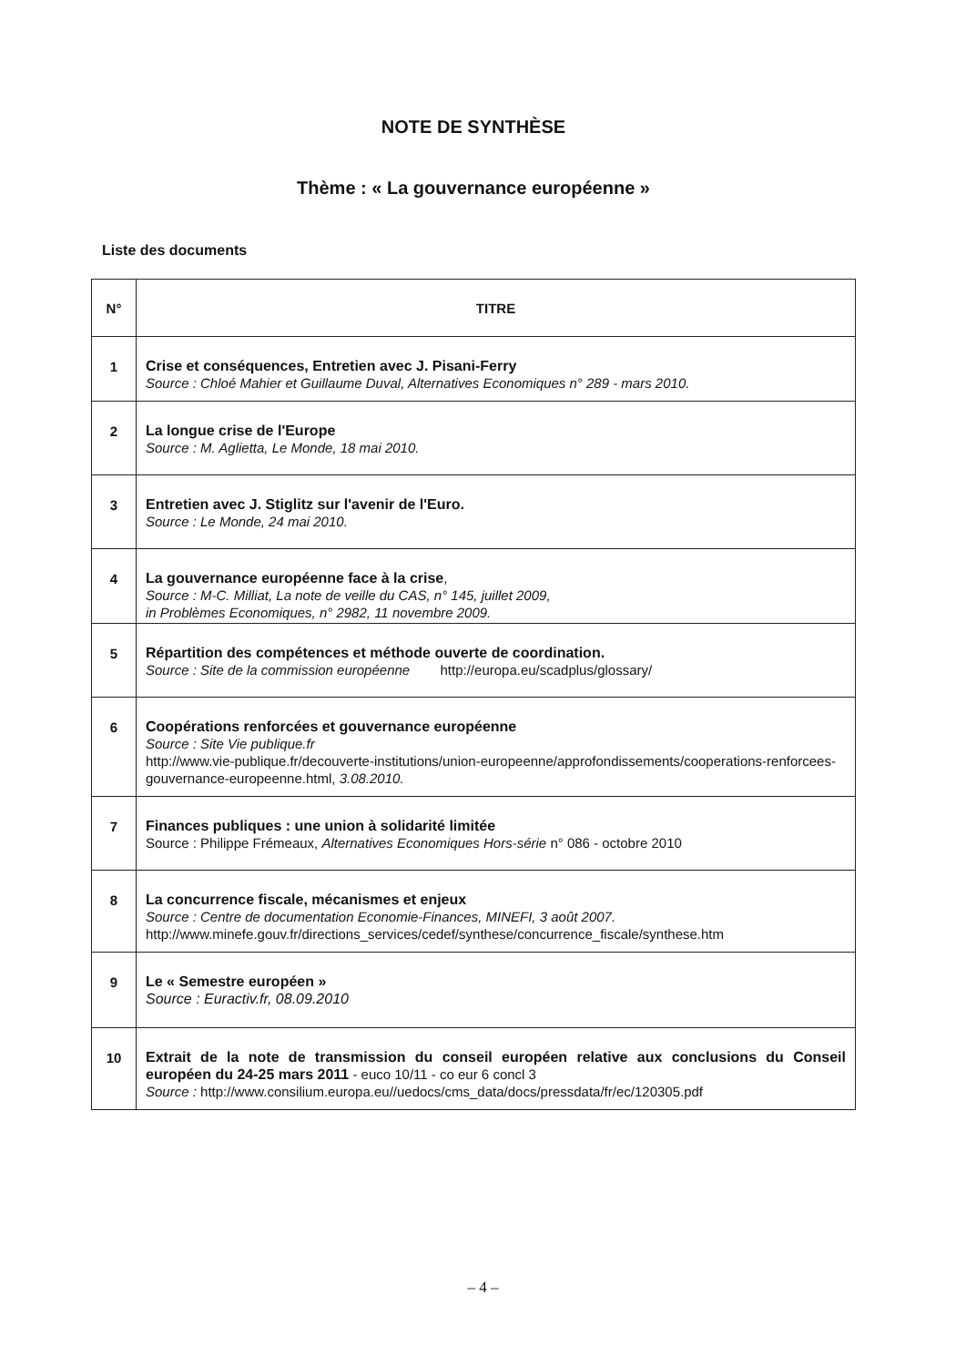NOTE DE SYNTHÈSE
Thème : « La gouvernance européenne »
Liste des documents
| N° | TITRE |
| --- | --- |
| 1 | Crise et conséquences, Entretien avec J. Pisani-Ferry Source : Chloé Mahier et Guillaume Duval, Alternatives Economiques n° 289 - mars 2010. |
| 2 | La longue crise de l'Europe Source : M. Aglietta, Le Monde, 18 mai 2010. |
| 3 | Entretien avec J. Stiglitz sur l'avenir de l'Euro. Source : Le Monde, 24 mai 2010. |
| 4 | La gouvernance européenne face à la crise , Source : M-C. Milliat, La note de veille du CAS, n° 145, juillet 2009, in Problèmes Economiques, n° 2982, 11 novembre 2009. |
| 5 | Répartition des compétences et méthode ouverte de coordination. Source : Site de la commission européenne http://europa.eu/scadplus/glossary/ |
| 6 | Coopérations renforcées et gouvernance européenne Source : Site Vie publique.fr http://www.vie-publique.fr/decouverte-institutions/union-europeenne/approfondissements/cooperations-renforcees-gouvernance-europeenne.html, 3.08.2010. |
| 7 | Finances publiques : une union à solidarité limitée Source : Philippe Frémeaux, Alternatives Economiques Hors-série n° 086 - octobre 2010 |
| 8 | La concurrence fiscale, mécanismes et enjeux Source : Centre de documentation Economie-Finances, MINEFI, 3 août 2007. http://www.minefe.gouv.fr/directions_services/cedef/synthese/concurrence_fiscale/synthese.htm |
| 9 | Le « Semestre européen » Source : Euractiv.fr, 08.09.2010 |
| 10 | Extrait de la note de transmission du conseil européen relative aux conclusions du Conseil européen du 24-25 mars 2011 - euco 10/11 - co eur 6 concl 3 Source : http://www.consilium.europa.eu//uedocs/cms_data/docs/pressdata/fr/ec/120305.pdf |
– 4 –